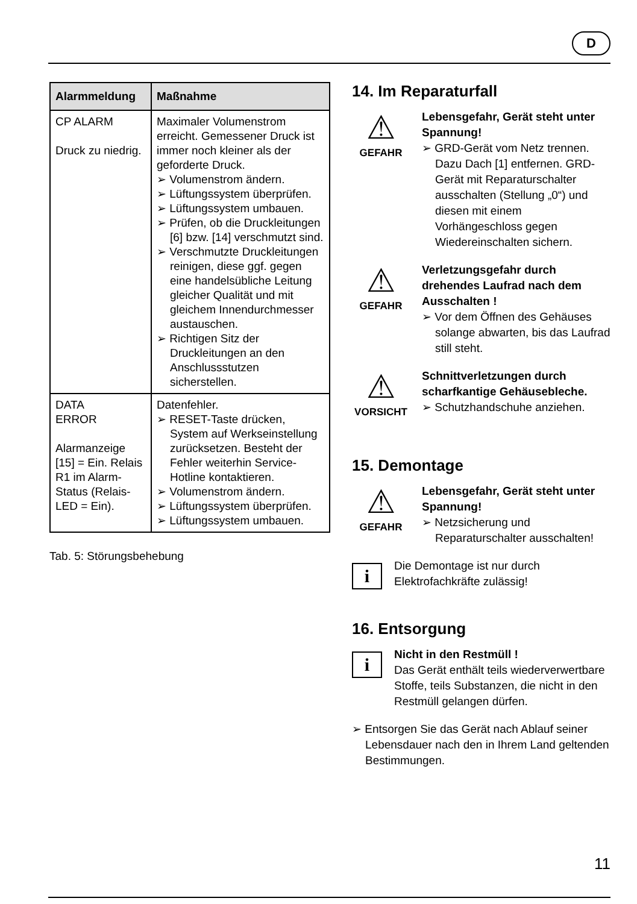D
| Alarmmeldung | Maßnahme |
| --- | --- |
| CP ALARM Druck zu niedrig. | Maximaler Volumenstrom erreicht. Gemessener Druck ist immer noch kleiner als der geforderte Druck. ➢ Volumenstrom ändern. ➢ Lüftungssystem überprüfen. ➢ Lüftungssystem umbauen. ➢ Prüfen, ob die Druckleitungen [6] bzw. [14] verschmutzt sind. ➢ Verschmutzte Druckleitungen reinigen, diese ggf. gegen eine handelsübliche Leitung gleicher Qualität und mit gleichem Innendurchmesser austauschen. ➢ Richtigen Sitz der Druckleitungen an den Anschlussstutzen sicherstellen. |
| DATA ERROR Alarmanzeige [15] = Ein. Relais R1 im Alarm-Status (Relais-LED = Ein). | Datenfehler. ➢ RESET-Taste drücken, System auf Werkseinstellung zurücksetzen. Besteht der Fehler weiterhin Service-Hotline kontaktieren. ➢ Volumenstrom ändern. ➢ Lüftungssystem überprüfen. ➢ Lüftungssystem umbauen. |
Tab. 5: Störungsbehebung
14. Im Reparaturfall
⚠
GEFAHR
Lebensgefahr, Gerät steht unter Spannung!
➢ GRD-Gerät vom Netz trennen. Dazu Dach [1] entfernen. GRD-Gerät mit Reparaturschalter ausschalten (Stellung „0“) und diesen mit einem Vorhängeschloss gegen Wiedereinschalten sichern.
⚠
GEFAHR
Verletzungsgefahr durch drehendes Laufrad nach dem Ausschalten !
➢ Vor dem Öffnen des Gehäuses solange abwarten, bis das Laufrad still steht.
⚠
VORSICHT
Schnittverletzungen durch scharfkantige Gehäusebleche.
➢ Schutzhandschuhe anziehen.
15. Demontage
⚠
GEFAHR
Lebensgefahr, Gerät steht unter Spannung!
➢ Netzsicherung und Reparaturschalter ausschalten!
i
Die Demontage ist nur durch Elektrofachkräfte zulässig!
16. Entsorgung
i
Nicht in den Restmüll !
Das Gerät enthält teils wiederverwertbare Stoffe, teils Substanzen, die nicht in den Restmüll gelangen dürfen.
➢ Entsorgen Sie das Gerät nach Ablauf seiner Lebensdauer nach den in Ihrem Land geltenden Bestimmungen.
11